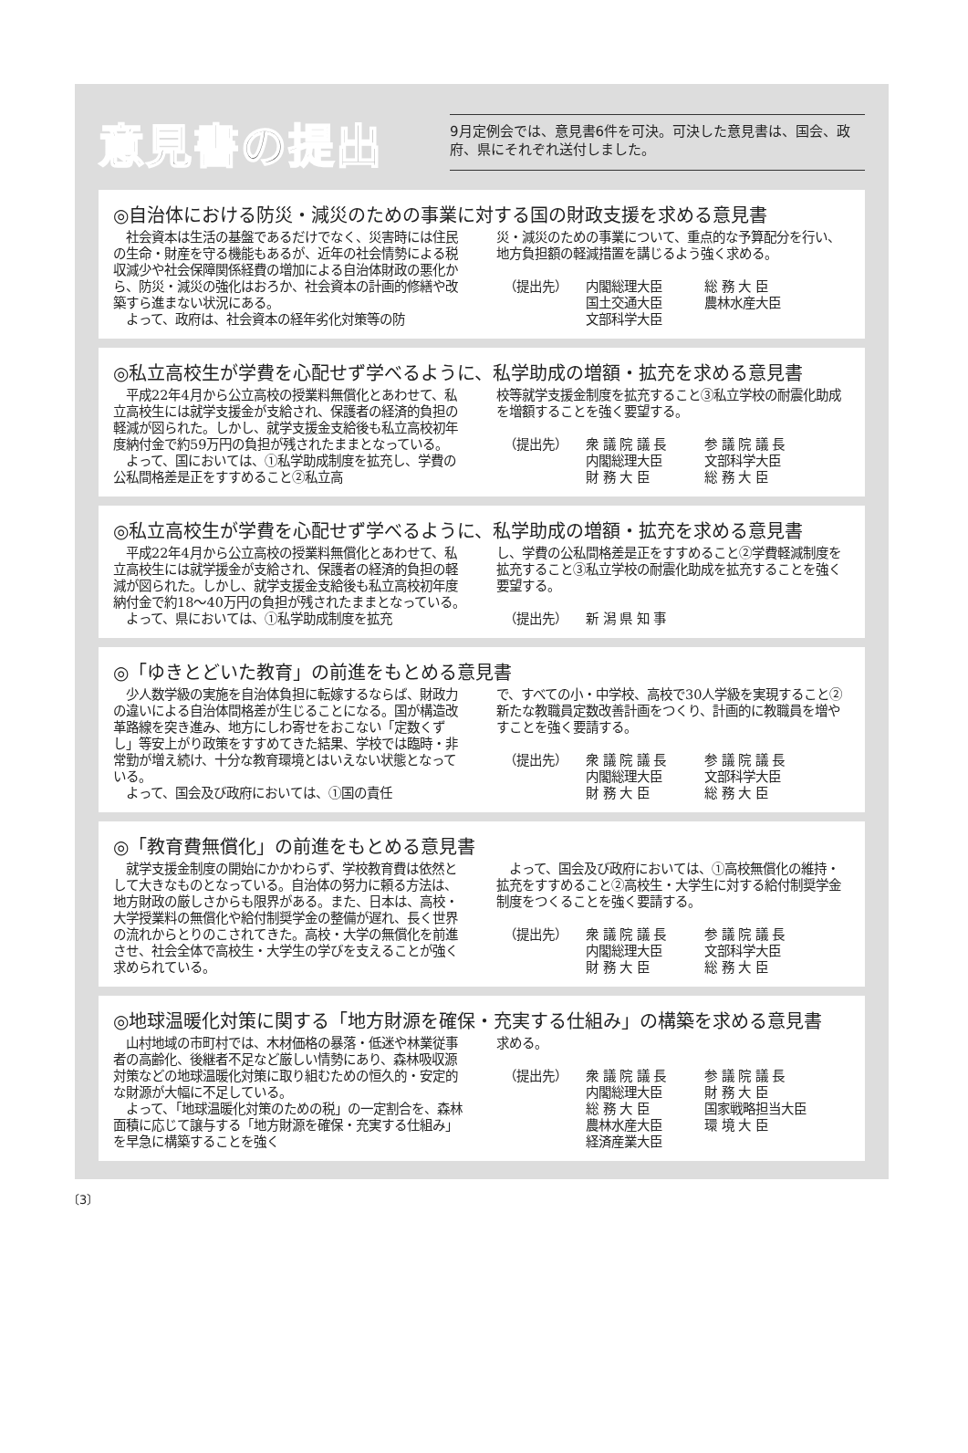意見書の提出
9月定例会では、意見書6件を可決。可決した意見書は、国会、政府、県にそれぞれ送付しました。
◎自治体における防災・減災のための事業に対する国の財政支援を求める意見書
　社会資本は生活の基盤であるだけでなく、災害時には住民の生命・財産を守る機能もあるが、近年の社会情勢による税収減少や社会保障関係経費の増加による自治体財政の悪化から、防災・減災の強化はおろか、社会資本の計画的修繕や改築すら進まない状況にある。
　よって、政府は、社会資本の経年劣化対策等の防
災・減災のための事業について、重点的な予算配分を行い、地方負担額の軽減措置を講じるよう強く求める。
（提出先） 内閣総理大臣
国土交通大臣
文部科学大臣
総 務 大 臣
農林水産大臣
◎私立高校生が学費を心配せず学べるように、私学助成の増額・拡充を求める意見書
　平成22年4月から公立高校の授業料無償化とあわせて、私立高校生には就学支援金が支給され、保護者の経済的負担の軽減が図られた。しかし、就学支援金支給後も私立高校初年度納付金で約59万円の負担が残されたままとなっている。
　よって、国においては、①私学助成制度を拡充し、学費の公私間格差是正をすすめること②私立高
校等就学支援金制度を拡充すること③私立学校の耐震化助成を増額することを強く要望する。
（提出先） 衆 議 院 議 長
内閣総理大臣
財 務 大 臣
参 議 院 議 長
文部科学大臣
総 務 大 臣
◎私立高校生が学費を心配せず学べるように、私学助成の増額・拡充を求める意見書
　平成22年4月から公立高校の授業料無償化とあわせて、私立高校生には就学援金が支給され、保護者の経済的負担の軽減が図られた。しかし、就学支援金支給後も私立高校初年度納付金で約18～40万円の負担が残されたままとなっている。
　よって、県においては、①私学助成制度を拡充
し、学費の公私間格差是正をすすめること②学費軽減制度を拡充すること③私立学校の耐震化助成を拡充することを強く要望する。
（提出先） 新 潟 県 知 事
◎「ゆきとどいた教育」の前進をもとめる意見書
　少人数学級の実施を自治体負担に転嫁するならば、財政力の違いによる自治体間格差が生じることになる。国が構造改革路線を突き進み、地方にしわ寄せをおこない「定数くずし」等安上がり政策をすすめてきた結果、学校では臨時・非常勤が増え続け、十分な教育環境とはいえない状態となっている。
　よって、国会及び政府においては、①国の責任
で、すべての小・中学校、高校で30人学級を実現すること②新たな教職員定数改善計画をつくり、計画的に教職員を増やすことを強く要請する。
（提出先） 衆 議 院 議 長
内閣総理大臣
財 務 大 臣
参 議 院 議 長
文部科学大臣
総 務 大 臣
◎「教育費無償化」の前進をもとめる意見書
　就学支援金制度の開始にかかわらず、学校教育費は依然として大きなものとなっている。自治体の努力に頼る方法は、地方財政の厳しさからも限界がある。また、日本は、高校・大学授業料の無償化や給付制奨学金の整備が遅れ、長く世界の流れからとりのこされてきた。高校・大学の無償化を前進させ、社会全体で高校生・大学生の学びを支えることが強く求められている。
　よって、国会及び政府においては、①高校無償化の維持・拡充をすすめること②高校生・大学生に対する給付制奨学金制度をつくることを強く要請する。
（提出先） 衆 議 院 議 長
内閣総理大臣
財 務 大 臣
参 議 院 議 長
文部科学大臣
総 務 大 臣
◎地球温暖化対策に関する「地方財源を確保・充実する仕組み」の構築を求める意見書
　山村地域の市町村では、木材価格の暴落・低迷や林業従事者の高齢化、後継者不足など厳しい情勢にあり、森林吸収源対策などの地球温暖化対策に取り組むための恒久的・安定的な財源が大幅に不足している。
　よって、「地球温暖化対策のための税」の一定割合を、森林面積に応じて譲与する「地方財源を確保・充実する仕組み」を早急に構築することを強く
求める。
（提出先） 衆 議 院 議 長
内閣総理大臣
総 務 大 臣
農林水産大臣
経済産業大臣
参 議 院 議 長
財 務 大 臣
国家戦略担当大臣
環 境 大 臣
〔3〕